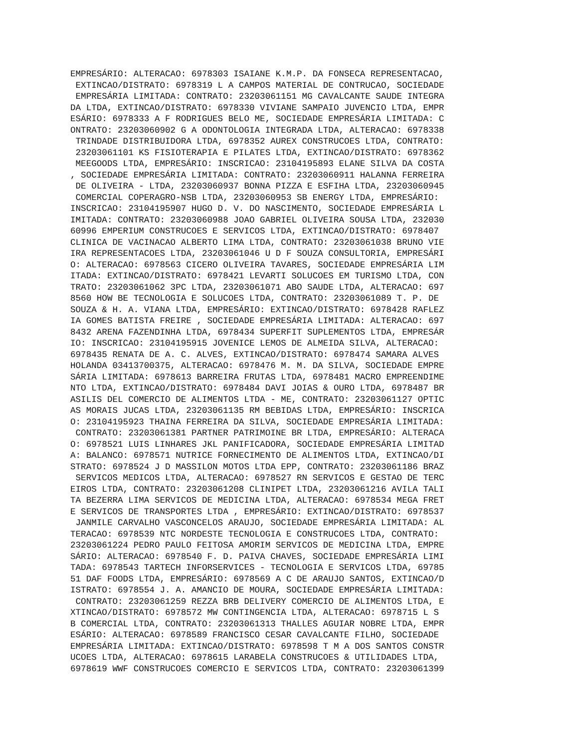EMPRESÁRIO: ALTERACAO: 6978303 ISAIANE K.M.P. DA FONSECA REPRESENTACAO,
 EXTINCAO/DISTRATO: 6978319 L A CAMPOS MATERIAL DE CONTRUCAO, SOCIEDADE
 EMPRESÁRIA LIMITADA: CONTRATO: 23203061151 MG CAVALCANTE SAUDE INTEGRA
DA LTDA, EXTINCAO/DISTRATO: 6978330 VIVIANE SAMPAIO JUVENCIO LTDA, EMPR
ESÁRIO: 6978333 A F RODRIGUES BELO ME, SOCIEDADE EMPRESÁRIA LIMITADA: C
ONTRATO: 23203060902 G A ODONTOLOGIA INTEGRADA LTDA, ALTERACAO: 6978338
 TRINDADE DISTRIBUIDORA LTDA, 6978352 AUREX CONSTRUCOES LTDA, CONTRATO:
 23203061101 KS FISIOTERAPIA E PILATES LTDA, EXTINCAO/DISTRATO: 6978362
 MEEGOODS LTDA, EMPRESÁRIO: INSCRICAO: 23104195893 ELANE SILVA DA COSTA
, SOCIEDADE EMPRESÁRIA LIMITADA: CONTRATO: 23203060911 HALANNA FERREIRA
 DE OLIVEIRA - LTDA, 23203060937 BONNA PIZZA E ESFIHA LTDA, 23203060945
 COMERCIAL COPERAGRO-NSB LTDA, 23203060953 SB ENERGY LTDA, EMPRESÁRIO:
INSCRICAO: 23104195907 HUGO D. V. DO NASCIMENTO, SOCIEDADE EMPRESÁRIA L
IMITADA: CONTRATO: 23203060988 JOAO GABRIEL OLIVEIRA SOUSA LTDA, 232030
60996 EMPERIUM CONSTRUCOES E SERVICOS LTDA, EXTINCAO/DISTRATO: 6978407
CLINICA DE VACINACAO ALBERTO LIMA LTDA, CONTRATO: 23203061038 BRUNO VIE
IRA REPRESENTACOES LTDA, 23203061046 U D F SOUZA CONSULTORIA, EMPRESÁRI
O: ALTERACAO: 6978563 CICERO OLIVEIRA TAVARES, SOCIEDADE EMPRESÁRIA LIM
ITADA: EXTINCAO/DISTRATO: 6978421 LEVARTI SOLUCOES EM TURISMO LTDA, CON
TRATO: 23203061062 3PC LTDA, 23203061071 ABO SAUDE LTDA, ALTERACAO: 697
8560 HOW BE TECNOLOGIA E SOLUCOES LTDA, CONTRATO: 23203061089 T. P. DE
SOUZA & H. A. VIANA LTDA, EMPRESÁRIO: EXTINCAO/DISTRATO: 6978428 RAFLEZ
IA GOMES BATISTA FREIRE , SOCIEDADE EMPRESÁRIA LIMITADA: ALTERACAO: 697
8432 ARENA FAZENDINHA LTDA, 6978434 SUPERFIT SUPLEMENTOS LTDA, EMPRESÁR
IO: INSCRICAO: 23104195915 JOVENICE LEMOS DE ALMEIDA SILVA, ALTERACAO:
6978435 RENATA DE A. C. ALVES, EXTINCAO/DISTRATO: 6978474 SAMARA ALVES
HOLANDA 03413700375, ALTERACAO: 6978476 M. M. DA SILVA, SOCIEDADE EMPRE
SÁRIA LIMITADA: 6978613 BARREIRA FRUTAS LTDA, 6978481 MACRO EMPREENDIME
NTO LTDA, EXTINCAO/DISTRATO: 6978484 DAVI JOIAS & OURO LTDA, 6978487 BR
ASILIS DEL COMERCIO DE ALIMENTOS LTDA - ME, CONTRATO: 23203061127 OPTIC
AS MORAIS JUCAS LTDA, 23203061135 RM BEBIDAS LTDA, EMPRESÁRIO: INSCRICA
O: 23104195923 THAINA FERREIRA DA SILVA, SOCIEDADE EMPRESÁRIA LIMITADA:
 CONTRATO: 23203061381 PARTNER PATRIMOINE BR LTDA, EMPRESÁRIO: ALTERACA
O: 6978521 LUIS LINHARES JKL PANIFICADORA, SOCIEDADE EMPRESÁRIA LIMITAD
A: BALANCO: 6978571 NUTRICE FORNECIMENTO DE ALIMENTOS LTDA, EXTINCAO/DI
STRATO: 6978524 J D MASSILON MOTOS LTDA EPP, CONTRATO: 23203061186 BRAZ
 SERVICOS MEDICOS LTDA, ALTERACAO: 6978527 RN SERVICOS E GESTAO DE TERC
EIROS LTDA, CONTRATO: 23203061208 CLINIPET LTDA, 23203061216 AVILA TALI
TA BEZERRA LIMA SERVICOS DE MEDICINA LTDA, ALTERACAO: 6978534 MEGA FRET
E SERVICOS DE TRANSPORTES LTDA , EMPRESÁRIO: EXTINCAO/DISTRATO: 6978537
 JANMILE CARVALHO VASCONCELOS ARAUJO, SOCIEDADE EMPRESÁRIA LIMITADA: AL
TERACAO: 6978539 NTC NORDESTE TECNOLOGIA E CONSTRUCOES LTDA, CONTRATO:
23203061224 PEDRO PAULO FEITOSA AMORIM SERVICOS DE MEDICINA LTDA, EMPRE
SÁRIO: ALTERACAO: 6978540 F. D. PAIVA CHAVES, SOCIEDADE EMPRESÁRIA LIMI
TADA: 6978543 TARTECH INFORSERVICES - TECNOLOGIA E SERVICOS LTDA, 69785
51 DAF FOODS LTDA, EMPRESÁRIO: 6978569 A C DE ARAUJO SANTOS, EXTINCAO/D
ISTRATO: 6978554 J. A. AMANCIO DE MOURA, SOCIEDADE EMPRESÁRIA LIMITADA:
 CONTRATO: 23203061259 REZZA BRB DELIVERY COMERCIO DE ALIMENTOS LTDA, E
XTINCAO/DISTRATO: 6978572 MW CONTINGENCIA LTDA, ALTERACAO: 6978715 L S
B COMERCIAL LTDA, CONTRATO: 23203061313 THALLES AGUIAR NOBRE LTDA, EMPR
ESÁRIO: ALTERACAO: 6978589 FRANCISCO CESAR CAVALCANTE FILHO, SOCIEDADE
EMPRESÁRIA LIMITADA: EXTINCAO/DISTRATO: 6978598 T M A DOS SANTOS CONSTR
UCOES LTDA, ALTERACAO: 6978615 LARABELA CONSTRUCOES & UTILIDADES LTDA,
6978619 WWF CONSTRUCOES COMERCIO E SERVICOS LTDA, CONTRATO: 23203061399